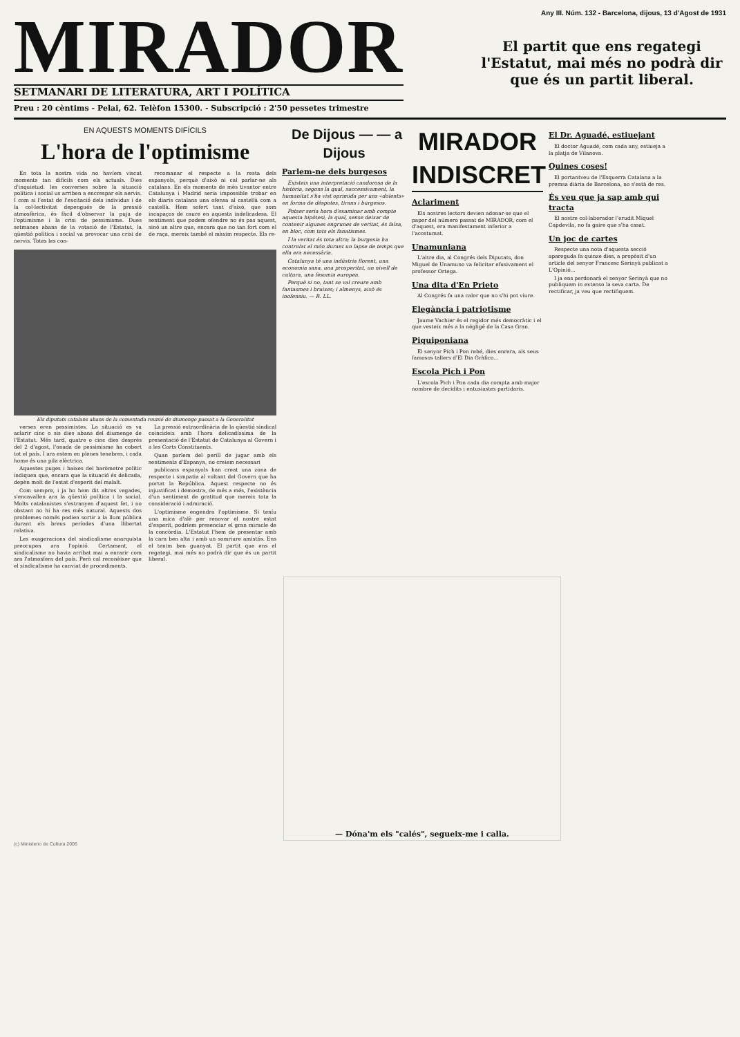MIRADOR
SETMANARI DE LITERATURA, ART I POLÍTICA
Preu : 20 cèntims - Pelai, 62. Telèfon 15300. - Subscripció : 2'50 pessetes trimestre
Any III. Núm. 132 - Barcelona, dijous, 13 d'Agost de 1931
El partit que ens regategi l'Estatut, mai més no podrà dir que és un partit liberal.
EN AQUESTS MOMENTS DIFÍCILS
L'hora de l'optimisme
En tota la nostra vida no havíem viscut moments tan difícils com els actuals. Dies d'inquietud: les converses sobre la situació política i social us arriben a encrespar els nervis. I com si l'estat de l'excitació dels individus i de la col·lectivitat depengués de la pressió atmosfèrica, és fàcil d'observar la puja de l'optimisme i la crisi de pessimisme. Dues setmanes abans de la votació de l'Estatut, la qüestió política i social va provocar una crisi de nervis. Totes les con-
recomanar el respecte a la resta dels espanyols, perquè d'això ni cal parlar-ne als catalans. En els moments de més tivantor entre Catalunya i Madrid seria impossible trobar en els diaris catalans una ofensa al castellà com a castellà. Hem sofert tant d'això, que som incapaços de caure en aquesta indelicadesa. El sentiment que podem ofendre no és pas aquest, sinó un altre que, encara que no tan fort com el de raça, mereix també el màxim respecte. Els re-
Els diputats catalans abans de la comentada reunió de diumenge passat a la Generalitat
verses eren pessimistes. La situació es va aclarir cinc o sis dies abans del diumenge de l'Estatut. Més tard, quatre o cinc dies després del 2 d'agost, l'onada de pessimisme ha cobert tot el país. I ara estem en plenes tenebres, i cada home és una pila elèctrica.
Aquestes puges i baixes del baròmetre polític indiquen que, encara que la situació és delicada, depèn molt de l'estat d'esperit del malalt.
Com sempre, i ja ho hem dit altres vegades, s'encavallen ara la qüestió política i la social. Molts catalanistes s'estranyen d'aquest fet, i no obstant no hi ha res més natural. Aquests dos problemes només podien sortir a la llum pública durant els breus períodes d'una llibertat relativa.
Les exageracions del sindicalisme anarquista preocupen ara l'opinió. Certament, el sindicalisme no havia arribat mai a enrarir com ara l'atmosfera del país. Però cal reconèixer que el sindicalisme ha canviat de procediments.
La pressió extraordinària de la qüestió sindical coincideix amb l'hora delicadíssima de la presentació de l'Estatut de Catalunya al Govern i a les Corts Constituents.
Quan parlem del perill de jugar amb els sentiments d'Espanya, no creiem necessari
publicans espanyols han creat una zona de respecte i simpatia al voltant del Govern que ha portat la República. Aquest respecte no és injustificat i demostra, de més a més, l'existència d'un sentiment de gratitud que mereix tota la consideració i admiració.
L'optimisme engendra l'optimisme. Si teníu una mica d'alè per renovar el nostre estat d'esperit, podríem presenciar el gran miracle de la concòrdia. L'Estatut l'hem de presentar amb la cara ben alta i amb un somriure amistós. Ens el tenim ben guanyat. El partit que ens el regategi, mai més no podrà dir que és un partit liberal.
De Dijous — — a Dijous
Parlem-ne dels burgesos
Existeix una interpretació candorosa de la història, segons la qual, successivament, la humanitat s'ha vist oprimida per uns «dolents» en forma de dèspotes, tirans i burgesos.
Potser seria hora d'examinar amb compte aquesta hipòtesi, la qual, sense deixar de contenir algunes engrunes de veritat, és falsa, en bloc, com tots els fanatismes.
I la veritat és tota altra; la burgesia ha controlat el món durant un lapse de temps que ella era necessària.
Catalunya té una indústria florent, una economia sana, una prosperitat, un nivell de cultura, una fesomia europea.
Perquè si no, tant se val creure amb fantasmes i bruixes; i almenys, això és inofensiu. — R. LL.
MIRADOR INDISCRET
Aclariment
Els nostres lectors devien adonar-se que el paper del número passat de MIRADOR, com el d'aquest, era manifestament inferior a l'acostumat.
Unamuniana
L'altre dia, al Congrés dels Diputats, don Miguel de Unamuno va felicitar efusivament el professor Ortega.
Una dita d'En Prieto
Al Congrés fa una calor que no s'hi pot viure.
Elegància i patriotisme
Jaume Vachier és el regidor més democràtic i el que vesteix més a la négligé de la Casa Gran.
Piquiponiana
El senyor Pich i Pon rebé, dies enrera, als seus famosos tallers d'El Dia Gràfico...
Escola Pich i Pon
L'escola Pich i Pon cada dia compta amb major nombre de decidits i entusiastes partidaris.
El Dr. Aguadé, estiuejant
El doctor Aguadé, com cada any, estiueja a la platja de Vilanova.
Quines coses!
El portantveu de l'Esquerra Catalana a la premsa diària de Barcelona, no s'està de res.
És veu que ja sap amb qui tracta
El nostre col·laborador l'erudit Miquel Capdevila, no fa gaire que s'ha casat.
Un joc de cartes
Respecte una nota d'aquesta secció apareguda fa quinze dies, a propòsit d'un article del senyor Francesc Serinyà publicat a L'Opinió...
I ja ens perdonarà el senyor Serinyà que no publiquem in extenso la seva carta. De rectificar, ja veu que rectifiquem.
— Dóna'm els "calés", segueix-me i calla.
(c) Ministerio de Cultura 2006